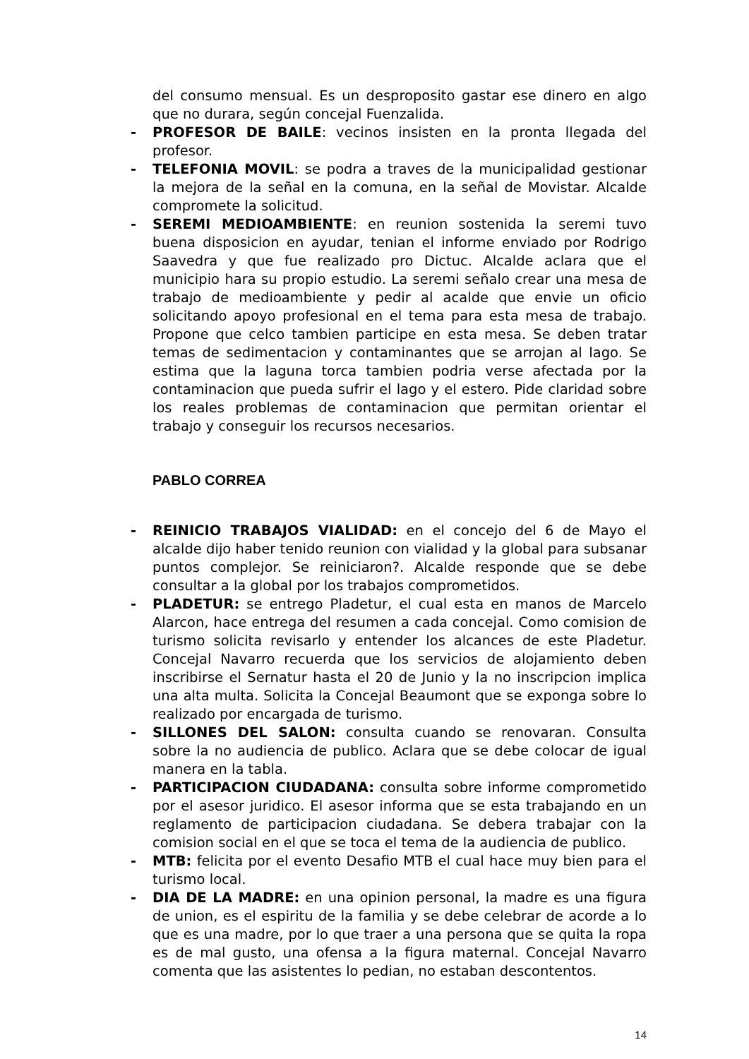del consumo mensual. Es un desproposito gastar ese dinero en algo que no durara, según concejal Fuenzalida.
- PROFESOR DE BAILE: vecinos insisten en la pronta llegada del profesor.
- TELEFONIA MOVIL: se podra a traves de la municipalidad gestionar la mejora de la señal en la comuna, en la señal de Movistar. Alcalde compromete la solicitud.
- SEREMI MEDIOAMBIENTE: en reunion sostenida la seremi tuvo buena disposicion en ayudar, tenian el informe enviado por Rodrigo Saavedra y que fue realizado pro Dictuc. Alcalde aclara que el municipio hara su propio estudio. La seremi señalo crear una mesa de trabajo de medioambiente y pedir al acalde que envie un oficio solicitando apoyo profesional en el tema para esta mesa de trabajo. Propone que celco tambien participe en esta mesa. Se deben tratar temas de sedimentacion y contaminantes que se arrojan al lago. Se estima que la laguna torca tambien podria verse afectada por la contaminacion que pueda sufrir el lago y el estero. Pide claridad sobre los reales problemas de contaminacion que permitan orientar el trabajo y conseguir los recursos necesarios.
PABLO CORREA
- REINICIO TRABAJOS VIALIDAD: en el concejo del 6 de Mayo el alcalde dijo haber tenido reunion con vialidad y la global para subsanar puntos complejor. Se reiniciaron?. Alcalde responde que se debe consultar a la global por los trabajos comprometidos.
- PLADETUR: se entrego Pladetur, el cual esta en manos de Marcelo Alarcon, hace entrega del resumen a cada concejal. Como comision de turismo solicita revisarlo y entender los alcances de este Pladetur. Concejal Navarro recuerda que los servicios de alojamiento deben inscribirse el Sernatur hasta el 20 de Junio y la no inscripcion implica una alta multa. Solicita la Concejal Beaumont que se exponga sobre lo realizado por encargada de turismo.
- SILLONES DEL SALON: consulta cuando se renovaran. Consulta sobre la no audiencia de publico. Aclara que se debe colocar de igual manera en la tabla.
- PARTICIPACION CIUDADANA: consulta sobre informe comprometido por el asesor juridico. El asesor informa que se esta trabajando en un reglamento de participacion ciudadana. Se debera trabajar con la comision social en el que se toca el tema de la audiencia de publico.
- MTB: felicita por el evento Desafio MTB el cual hace muy bien para el turismo local.
- DIA DE LA MADRE: en una opinion personal, la madre es una figura de union, es el espiritu de la familia y se debe celebrar de acorde a lo que es una madre, por lo que traer a una persona que se quita la ropa es de mal gusto, una ofensa a la figura maternal. Concejal Navarro comenta que las asistentes lo pedian, no estaban descontentos.
14